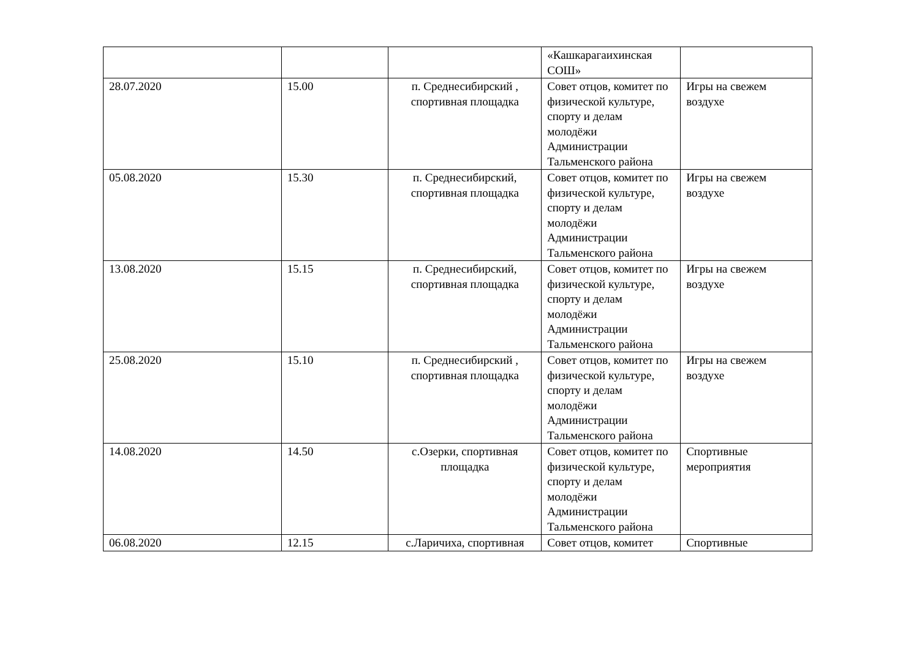| | | | «Кашкарагаихинская СОШ» | |
| 28.07.2020 | 15.00 | п. Среднесибирский , спортивная площадка | Совет отцов, комитет по физической культуре, спорту и делам молодёжи Администрации Тальменского района | Игры на свежем воздухе |
| 05.08.2020 | 15.30 | п. Среднесибирский, спортивная площадка | Совет отцов, комитет по физической культуре, спорту и делам молодёжи Администрации Тальменского района | Игры на свежем воздухе |
| 13.08.2020 | 15.15 | п. Среднесибирский, спортивная площадка | Совет отцов, комитет по физической культуре, спорту и делам молодёжи Администрации Тальменского района | Игры на свежем воздухе |
| 25.08.2020 | 15.10 | п. Среднесибирский , спортивная площадка | Совет отцов, комитет по физической культуре, спорту и делам молодёжи Администрации Тальменского района | Игры на свежем воздухе |
| 14.08.2020 | 14.50 | с.Озерки, спортивная площадка | Совет отцов, комитет по физической культуре, спорту и делам молодёжи Администрации Тальменского района | Спортивные мероприятия |
| 06.08.2020 | 12.15 | с.Ларичиха, спортивная | Совет отцов, комитет | Спортивные |